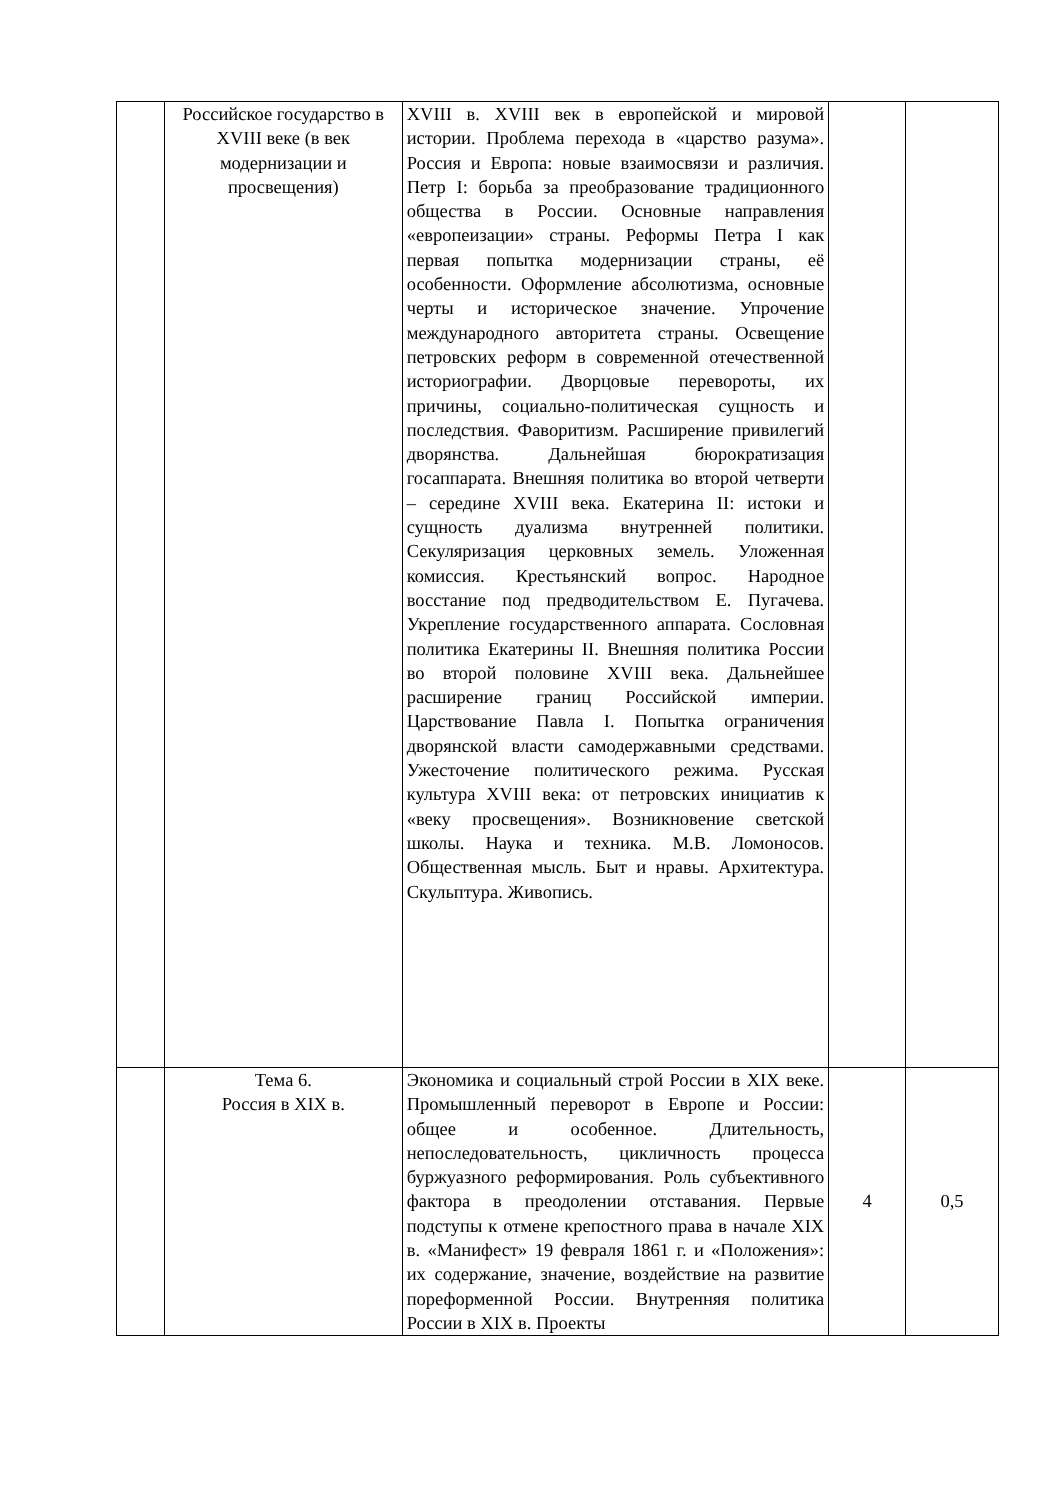| | Российское государство в XVIII веке (в век модернизации и просвещения) | XVIII в. XVIII век в европейской и мировой истории. Проблема перехода в «царство разума». Россия и Европа: новые взаимосвязи и различия. Петр I: борьба за преобразование традиционного общества в России. Основные направления «европеизации» страны. Реформы Петра I как первая попытка модернизации страны, её особенности. Оформление абсолютизма, основные черты и историческое значение. Упрочение международного авторитета страны. Освещение петровских реформ в современной отечественной историографии. Дворцовые перевороты, их причины, социально-политическая сущность и последствия. Фаворитизм. Расширение привилегий дворянства. Дальнейшая бюрократизация госаппарата. Внешняя политика во второй четверти – середине XVIII века. Екатерина II: истоки и сущность дуализма внутренней политики. Секуляризация церковных земель. Уложенная комиссия. Крестьянский вопрос. Народное восстание под предводительством Е. Пугачева. Укрепление государственного аппарата. Сословная политика Екатерины II. Внешняя политика России во второй половине XVIII века. Дальнейшее расширение границ Российской империи. Царствование Павла I. Попытка ограничения дворянской власти самодержавными средствами. Ужесточение политического режима. Русская культура XVIII века: от петровских инициатив к «веку просвещения». Возникновение светской школы. Наука и техника. М.В. Ломоносов. Общественная мысль. Быт и нравы. Архитектура. Скульптура. Живопись. | | |
| | Тема 6. Россия в XIX в. | Экономика и социальный строй России в XIX веке. Промышленный переворот в Европе и России: общее и особенное. Длительность, непоследовательность, цикличность процесса буржуазного реформирования. Роль субъективного фактора в преодолении отставания. Первые подступы к отмене крепостного права в начале XIX в. «Манифест» 19 февраля 1861 г. и «Положения»: их содержание, значение, воздействие на развитие пореформенной России. Внутренняя политика России в XIX в. Проекты | 4 | 0,5 |